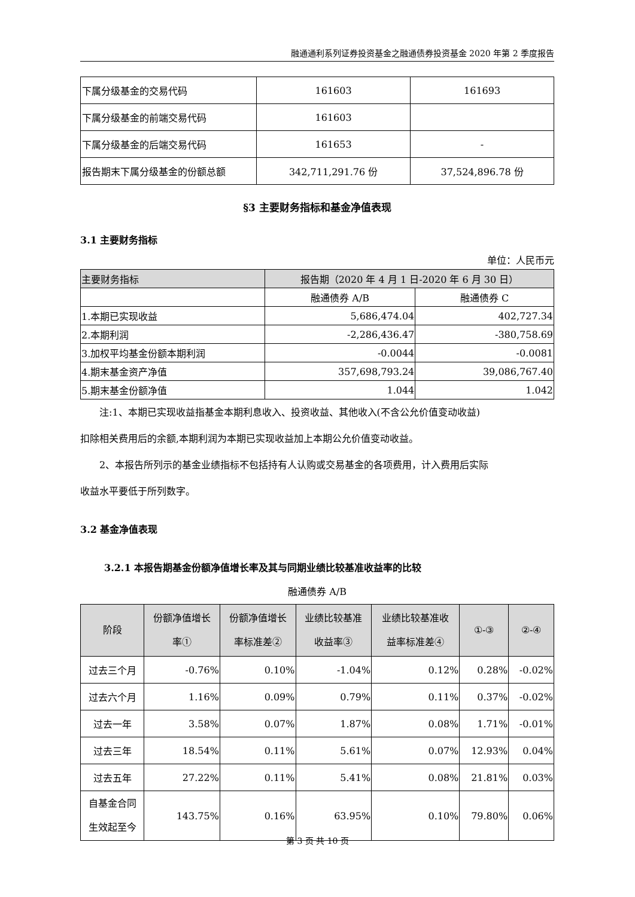融通通利系列证券投资基金之融通债券投资基金 2020 年第 2 季度报告
| 下属分级基金的交易代码 | 161603 | 161693 |
| 下属分级基金的前端交易代码 | 161603 | |
| 下属分级基金的后端交易代码 | 161653 | - |
| 报告期末下属分级基金的份额总额 | 342,711,291.76 份 | 37,524,896.78 份 |
§3 主要财务指标和基金净值表现
3.1 主要财务指标
单位：人民币元
| 主要财务指标 | 报告期（2020 年 4 月 1 日-2020 年 6 月 30 日） | |
| --- | --- | --- |
| | 融通债券 A/B | 融通债券 C |
| 1.本期已实现收益 | 5,686,474.04 | 402,727.34 |
| 2.本期利润 | -2,286,436.47 | -380,758.69 |
| 3.加权平均基金份额本期利润 | -0.0044 | -0.0081 |
| 4.期末基金资产净值 | 357,698,793.24 | 39,086,767.40 |
| 5.期末基金份额净值 | 1.044 | 1.042 |
注:1、本期已实现收益指基金本期利息收入、投资收益、其他收入(不含公允价值变动收益)
扣除相关费用后的余额,本期利润为本期已实现收益加上本期公允价值变动收益。
2、本报告所列示的基金业绩指标不包括持有人认购或交易基金的各项费用，计入费用后实际
收益水平要低于所列数字。
3.2 基金净值表现
3.2.1 本报告期基金份额净值增长率及其与同期业绩比较基准收益率的比较
融通债券 A/B
| 阶段 | 份额净值增长 率① | 份额净值增长 率标准差② | 业绩比较基准 收益率③ | 业绩比较基准收 益率标准差④ | ①-③ | ②-④ |
| --- | --- | --- | --- | --- | --- | --- |
| 过去三个月 | -0.76% | 0.10% | -1.04% | 0.12% | 0.28% | -0.02% |
| 过去六个月 | 1.16% | 0.09% | 0.79% | 0.11% | 0.37% | -0.02% |
| 过去一年 | 3.58% | 0.07% | 1.87% | 0.08% | 1.71% | -0.01% |
| 过去三年 | 18.54% | 0.11% | 5.61% | 0.07% | 12.93% | 0.04% |
| 过去五年 | 27.22% | 0.11% | 5.41% | 0.08% | 21.81% | 0.03% |
| 自基金合同 生效起至今 | 143.75% | 0.16% | 63.95% | 0.10% | 79.80% | 0.06% |
第 3 页 共 10 页